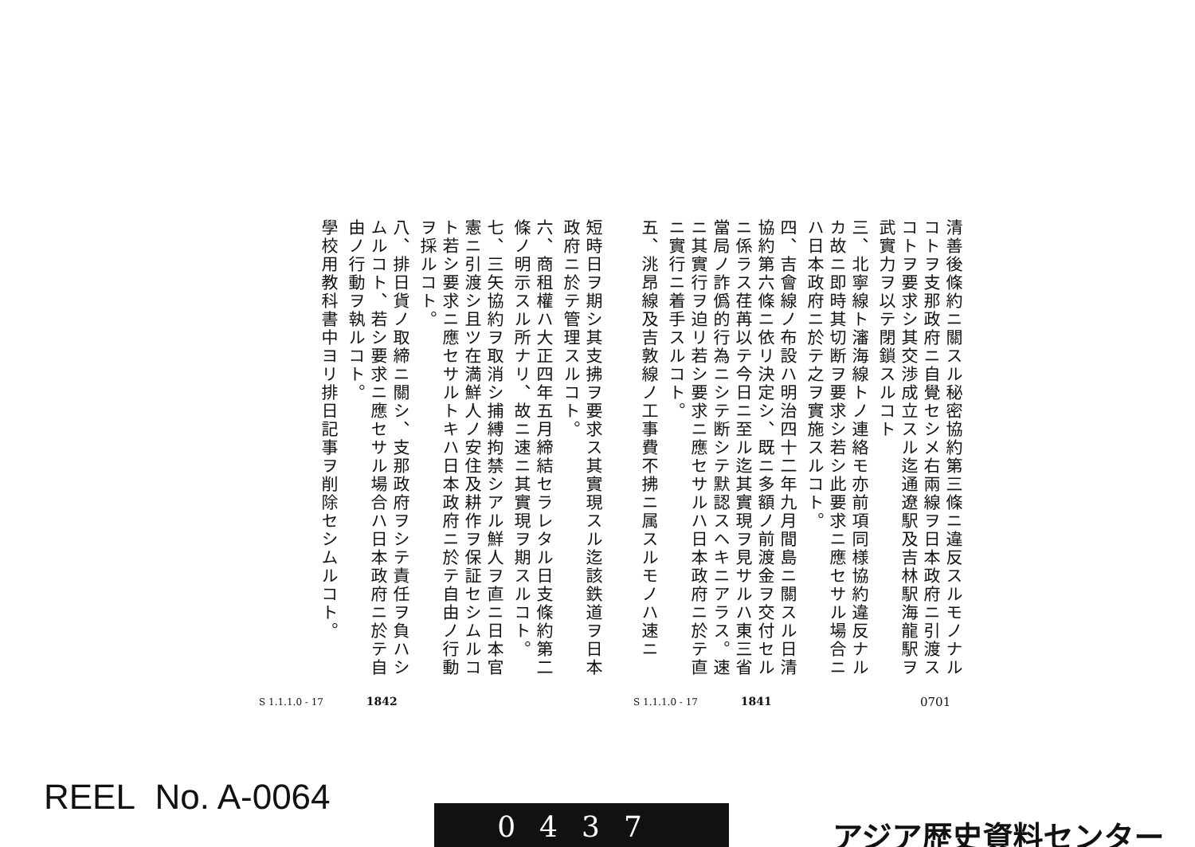清善後條約ニ關スル秘密協約第三條ニ違反スルモノナルコトヲ支那政府ニ自覺セシメ右兩線ヲ日本政府ニ引渡スコトヲ要求シ其交渉成立スル迄通遼駅及吉林駅海龍駅ヲ武實力ヲ以テ閉鎖スルコト
三、北寧線ト瀋海線トノ連絡モ亦前項同様協約違反ナルカ故ニ即時其切断ヲ要求シ若シ此要求ニ應セサル場合ニハ日本政府ニ於テ之ヲ實施スルコト。
四、吉會線ノ布設ハ明治四十二年九月間島ニ關スル日清協約第六條ニ依リ決定シ、既ニ多額ノ前渡金ヲ交付セルニ係ラス荏苒以テ今日ニ至ル迄其實現ヲ見サルハ東三省當局ノ詐僞的行為ニシテ断シテ默認スヘキニアラス。速ニ其實行ヲ迫リ若シ要求ニ應セサルハ日本政府ニ於テ直ニ實行ニ着手スルコト。
五、洮昂線及吉敦線ノ工事費不拂ニ属スルモノハ速ニ
短時日ヲ期シ其支拂ヲ要求ス其實現スル迄該鉄道ヲ日本政府ニ於テ管理スルコト。
六、商租權ハ大正四年五月締結セラレタル日支條約第二條ノ明示スル所ナリ、故ニ速ニ其實現ヲ期スルコト。
七、三矢協約ヲ取消シ捕縛拘禁シアル鮮人ヲ直ニ日本官憲ニ引渡シ且ツ在満鮮人ノ安住及耕作ヲ保証セシムルコト若シ要求ニ應セサルトキハ日本政府ニ於テ自由ノ行動ヲ採ルコト。
八、排日貨ノ取締ニ關シ、支那政府ヲシテ責任ヲ負ハシムルコト、若シ要求ニ應セサル場合ハ日本政府ニ於テ自由ノ行動ヲ執ルコト。
學校用教科書中ヨリ排日記事ヲ削除セシムルコト。
S 1.1.1.0 - 17 1842 S 1.1.1.0 - 17 1841 0701
REEL No. A-0064
0437 アジア歴史資料センター